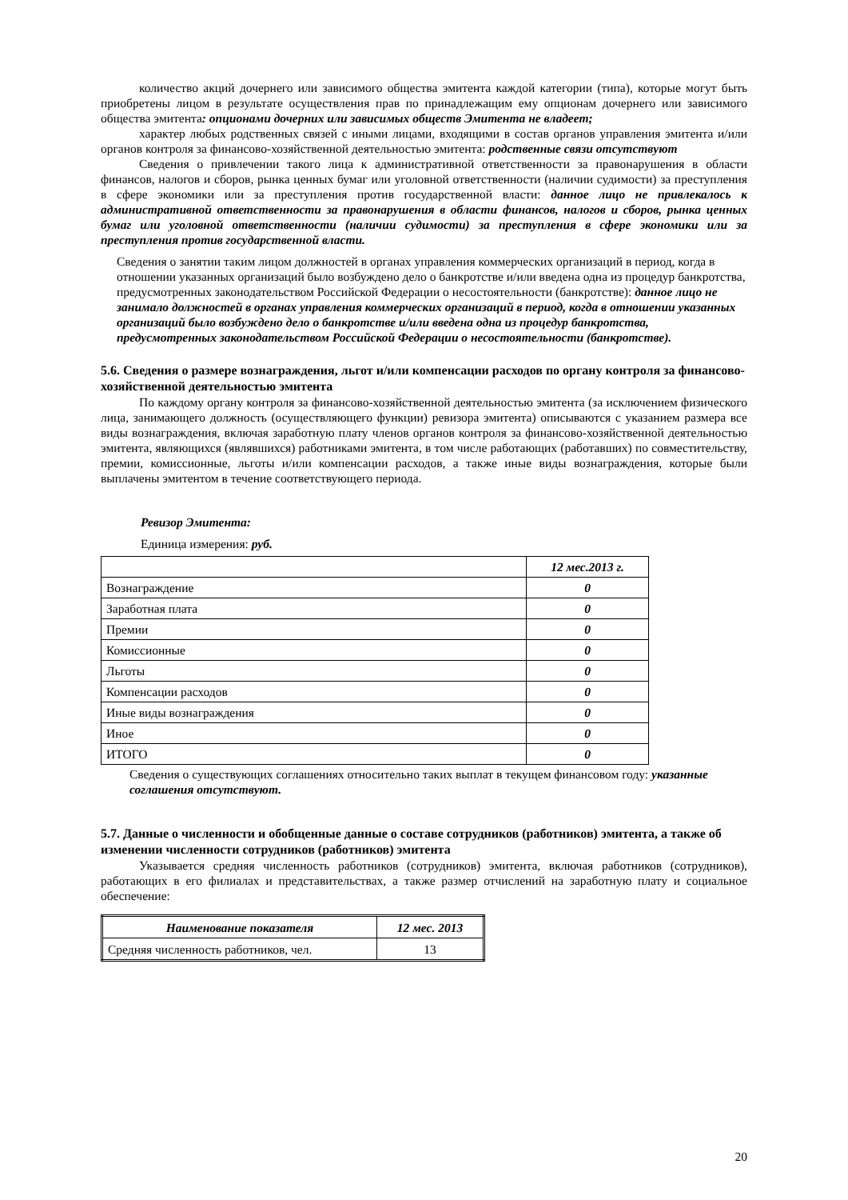количество акций дочернего или зависимого общества эмитента каждой категории (типа), которые могут быть приобретены лицом в результате осуществления прав по принадлежащим ему опционам дочернего или зависимого общества эмитента: опционами дочерних или зависимых обществ Эмитента не владеет;
характер любых родственных связей с иными лицами, входящими в состав органов управления эмитента и/или органов контроля за финансово-хозяйственной деятельностью эмитента: родственные связи отсутствуют
Сведения о привлечении такого лица к административной ответственности за правонарушения в области финансов, налогов и сборов, рынка ценных бумаг или уголовной ответственности (наличии судимости) за преступления в сфере экономики или за преступления против государственной власти: данное лицо не привлекалось к административной ответственности за правонарушения в области финансов, налогов и сборов, рынка ценных бумаг или уголовной ответственности (наличии судимости) за преступления в сфере экономики или за преступления против государственной власти.
Сведения о занятии таким лицом должностей в органах управления коммерческих организаций в период, когда в отношении указанных организаций было возбуждено дело о банкротстве и/или введена одна из процедур банкротства, предусмотренных законодательством Российской Федерации о несостоятельности (банкротстве): данное лицо не занимало должностей в органах управления коммерческих организаций в период, когда в отношении указанных организаций было возбуждено дело о банкротстве и/или введена одна из процедур банкротства, предусмотренных законодательством Российской Федерации о несостоятельности (банкротстве).
5.6. Сведения о размере вознаграждения, льгот и/или компенсации расходов по органу контроля за финансово-хозяйственной деятельностью эмитента
По каждому органу контроля за финансово-хозяйственной деятельностью эмитента (за исключением физического лица, занимающего должность (осуществляющего функции) ревизора эмитента) описываются с указанием размера все виды вознаграждения, включая заработную плату членов органов контроля за финансово-хозяйственной деятельностью эмитента, являющихся (являвшихся) работниками эмитента, в том числе работающих (работавших) по совместительству, премии, комиссионные, льготы и/или компенсации расходов, а также иные виды вознаграждения, которые были выплачены эмитентом в течение соответствующего периода.
Ревизор Эмитента:
Единица измерения: руб.
| | 12 мес.2013 г. |
| Вознаграждение | 0 |
| Заработная плата | 0 |
| Премии | 0 |
| Комиссионные | 0 |
| Льготы | 0 |
| Компенсации расходов | 0 |
| Иные виды вознаграждения | 0 |
| Иное | 0 |
| ИТОГО | 0 |
Сведения о существующих соглашениях относительно таких выплат в текущем финансовом году: указанные соглашения отсутствуют.
5.7. Данные о численности и обобщенные данные о составе сотрудников (работников) эмитента, а также об изменении численности сотрудников (работников) эмитента
Указывается средняя численность работников (сотрудников) эмитента, включая работников (сотрудников), работающих в его филиалах и представительствах, а также размер отчислений на заработную плату и социальное обеспечение:
| Наименование показателя | 12 мес. 2013 |
| --- | --- |
| Средняя численность работников, чел. | 13 |
20